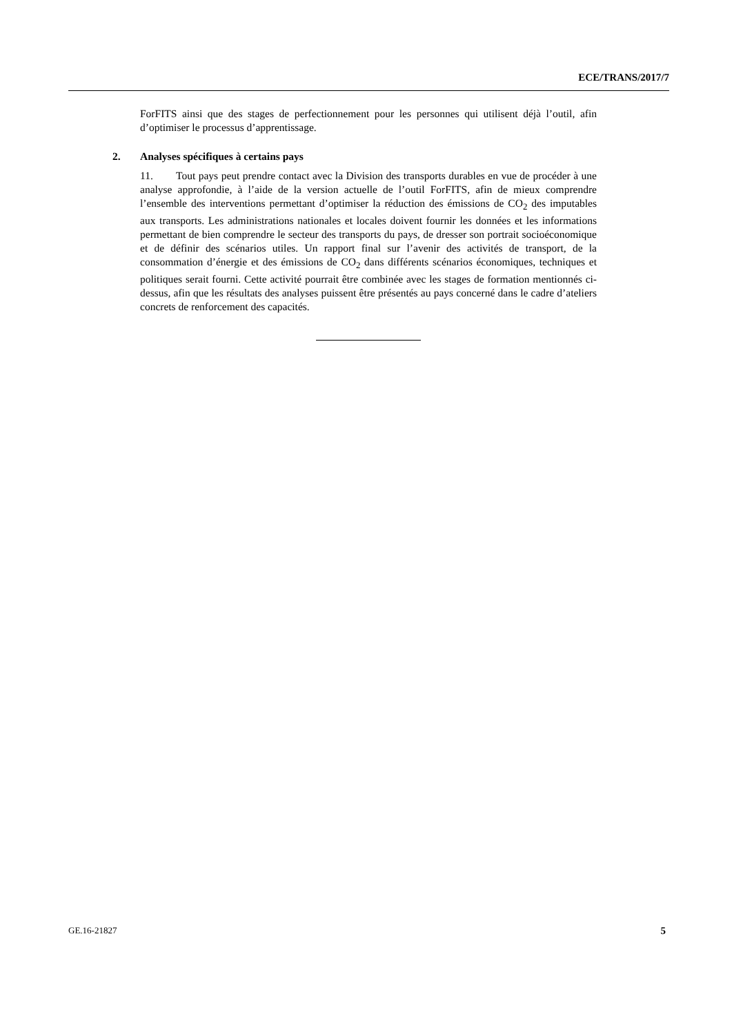ECE/TRANS/2017/7
ForFITS ainsi que des stages de perfectionnement pour les personnes qui utilisent déjà l’outil, afin d’optimiser le processus d’apprentissage.
2. Analyses spécifiques à certains pays
11. Tout pays peut prendre contact avec la Division des transports durables en vue de procéder à une analyse approfondie, à l’aide de la version actuelle de l’outil ForFITS, afin de mieux comprendre l’ensemble des interventions permettant d’optimiser la réduction des émissions de CO<sub>2</sub> des imputables aux transports. Les administrations nationales et locales doivent fournir les données et les informations permettant de bien comprendre le secteur des transports du pays, de dresser son portrait socioéconomique et de définir des scénarios utiles. Un rapport final sur l’avenir des activités de transport, de la consommation d’énergie et des émissions de CO<sub>2</sub> dans différents scénarios économiques, techniques et politiques serait fourni. Cette activité pourrait être combinée avec les stages de formation mentionnés ci-dessus, afin que les résultats des analyses puissent être présentés au pays concerné dans le cadre d’ateliers concrets de renforcement des capacités.
GE.16-21827 5